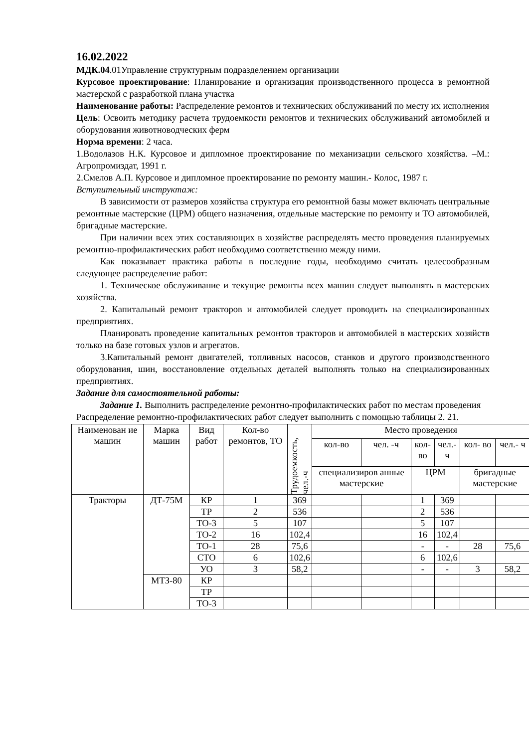16.02.2022
МДК.04.01Управление структурным подразделением организации
Курсовое проектирование: Планирование и организация производственного процесса в ремонтной мастерской с разработкой плана участка
Наименование работы: Распределение ремонтов и технических обслуживаний по месту их исполнения
Цель: Освоить методику расчета трудоемкости ремонтов и технических обслуживаний автомобилей и оборудования животноводческих ферм
Норма времени: 2 часа.
1.Водолазов Н.К. Курсовое и дипломное проектирование по механизации сельского хозяйства. –М.: Агропромиздат, 1991 г.
2.Смелов А.П. Курсовое и дипломное проектирование по ремонту машин.- Колос, 1987 г.
Вступительный инструктаж:
В зависимости от размеров хозяйства структура его ремонтной базы может включать центральные ремонтные мастерские (ЦРМ) общего назначения, отдельные мастерские по ремонту и ТО автомобилей, бригадные мастерские.
При наличии всех этих составляющих в хозяйстве распределять место проведения планируемых ремонтно-профилактических работ необходимо соответственно между ними.
Как показывает практика работы в последние годы, необходимо считать целесообразным следующее распределение работ:
1. Техническое обслуживание и текущие ремонты всех машин следует выполнять в мастерских хозяйства.
2. Капитальный ремонт тракторов и автомобилей следует проводить на специализированных предприятиях.
Планировать проведение капитальных ремонтов тракторов и автомобилей в мастерских хозяйств только на базе готовых узлов и агрегатов.
3.Капитальный ремонт двигателей, топливных насосов, станков и другого производственного оборудования, шин, восстановление отдельных деталей выполнять только на специализированных предприятиях.
Задание для самостоятельной работы:
Задание 1. Выполнить распределение ремонтно-профилактических работ по местам проведения
Распределение ремонтно-профилактических работ следует выполнить с помощью таблицы 2. 21.
| Наименован ие машин | Марка машин | Вид работ | Кол-во ремонтов, ТО | Трудоемкость, чел.-ч | Место проведения | | | | | |
| --- | --- | --- | --- | --- | --- | --- | --- | --- | --- | --- |
| | | | | | кол-во | чел. -ч | кол-во | чел.- ч | кол- во | чел.- ч |
| | | | | | специализиров анные мастерские | | ЦРМ | | бригадные мастерские | |
| Тракторы | ДТ-75М | КР | 1 | 369 | | | 1 | 369 | | |
| | | ТР | 2 | 536 | | | 2 | 536 | | |
| | | ТО-3 | 5 | 107 | | | 5 | 107 | | |
| | | ТО-2 | 16 | 102,4 | | | 16 | 102,4 | | |
| | | ТО-1 | 28 | 75,6 | | | - | - | 28 | 75,6 |
| | | СТО | 6 | 102,6 | | | 6 | 102,6 | | |
| | | УО | 3 | 58,2 | | | - | - | 3 | 58,2 |
| | МТЗ-80 | КР | | | | | | | | |
| | | ТР | | | | | | | | |
| | | ТО-3 | | | | | | | | |